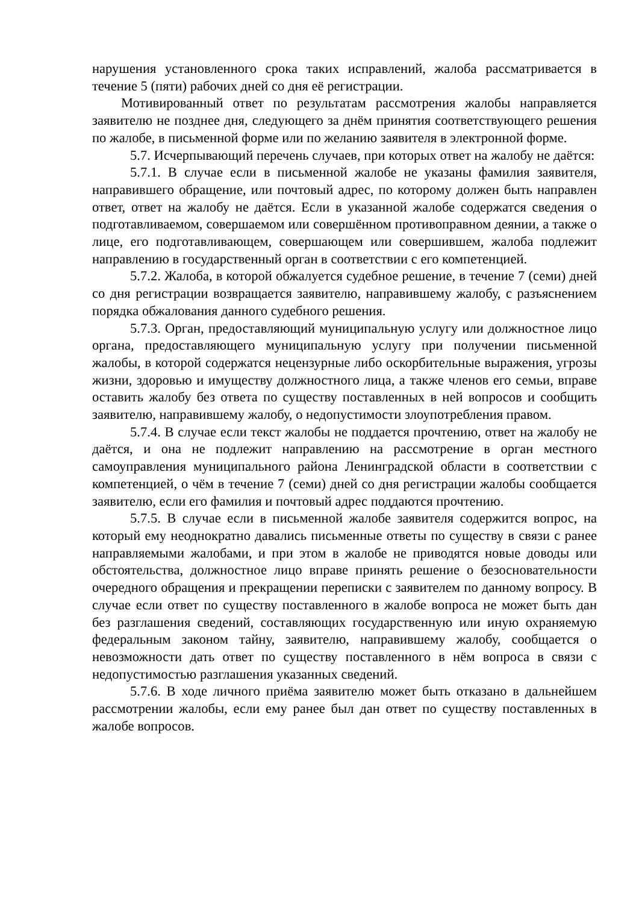нарушения установленного срока таких исправлений, жалоба рассматривается в течение 5 (пяти) рабочих дней со дня её регистрации.
Мотивированный ответ по результатам рассмотрения жалобы направляется заявителю не позднее дня, следующего за днём принятия соответствующего решения по жалобе, в письменной форме или по желанию заявителя в электронной форме.
5.7. Исчерпывающий перечень случаев, при которых ответ на жалобу не даётся:
5.7.1. В случае если в письменной жалобе не указаны фамилия заявителя, направившего обращение, или почтовый адрес, по которому должен быть направлен ответ, ответ на жалобу не даётся. Если в указанной жалобе содержатся сведения о подготавливаемом, совершаемом или совершённом противоправном деянии, а также о лице, его подготавливающем, совершающем или совершившем, жалоба подлежит направлению в государственный орган в соответствии с его компетенцией.
5.7.2. Жалоба, в которой обжалуется судебное решение, в течение 7 (семи) дней со дня регистрации возвращается заявителю, направившему жалобу, с разъяснением порядка обжалования данного судебного решения.
5.7.3. Орган, предоставляющий муниципальную услугу или должностное лицо органа, предоставляющего муниципальную услугу при получении письменной жалобы, в которой содержатся нецензурные либо оскорбительные выражения, угрозы жизни, здоровью и имуществу должностного лица, а также членов его семьи, вправе оставить жалобу без ответа по существу поставленных в ней вопросов и сообщить заявителю, направившему жалобу, о недопустимости злоупотребления правом.
5.7.4. В случае если текст жалобы не поддается прочтению, ответ на жалобу не даётся, и она не подлежит направлению на рассмотрение в орган местного самоуправления муниципального района Ленинградской области в соответствии с компетенцией, о чём в течение 7 (семи) дней со дня регистрации жалобы сообщается заявителю, если его фамилия и почтовый адрес поддаются прочтению.
5.7.5. В случае если в письменной жалобе заявителя содержится вопрос, на который ему неоднократно давались письменные ответы по существу в связи с ранее направляемыми жалобами, и при этом в жалобе не приводятся новые доводы или обстоятельства, должностное лицо вправе принять решение о безосновательности очередного обращения и прекращении переписки с заявителем по данному вопросу. В случае если ответ по существу поставленного в жалобе вопроса не может быть дан без разглашения сведений, составляющих государственную или иную охраняемую федеральным законом тайну, заявителю, направившему жалобу, сообщается о невозможности дать ответ по существу поставленного в нём вопроса в связи с недопустимостью разглашения указанных сведений.
5.7.6. В ходе личного приёма заявителю может быть отказано в дальнейшем рассмотрении жалобы, если ему ранее был дан ответ по существу поставленных в жалобе вопросов.